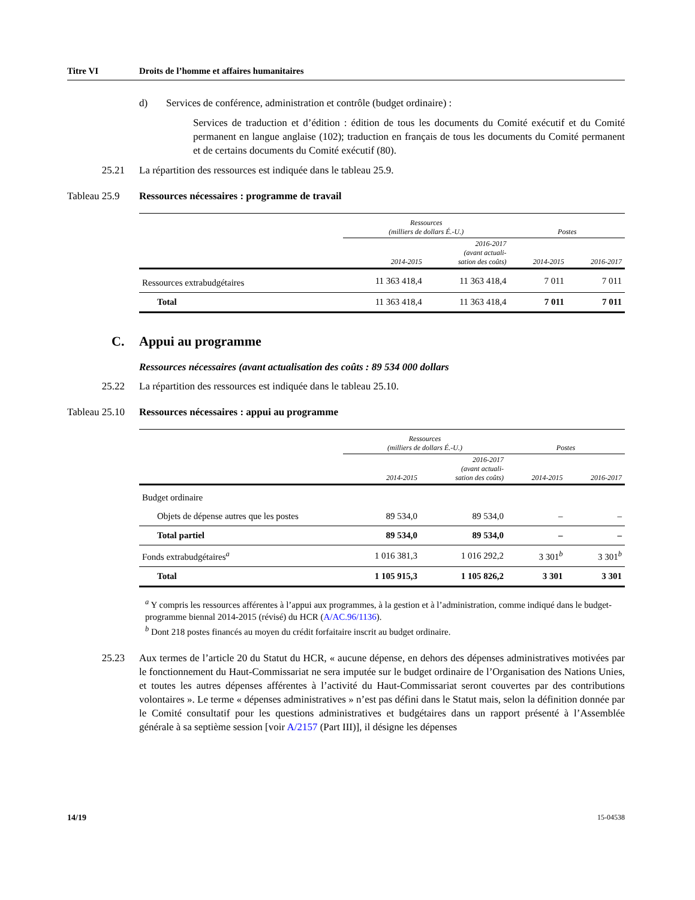Titre VI Droits de l’homme et affaires humanitaires
d) Services de conférence, administration et contrôle (budget ordinaire) :
Services de traduction et d’édition : édition de tous les documents du Comité exécutif et du Comité permanent en langue anglaise (102); traduction en français de tous les documents du Comité permanent et de certains documents du Comité exécutif (80).
25.21 La répartition des ressources est indiquée dans le tableau 25.9.
Tableau 25.9 Ressources nécessaires : programme de travail
| | Ressources (milliers de dollars É.-U.) | | Postes | |
| --- | --- | --- | --- | --- |
| | 2014-2015 | 2016-2017 (avant actuali- sation des coûts) | 2014-2015 | 2016-2017 |
| Ressources extrabudgétaires | 11 363 418,4 | 11 363 418,4 | 7 011 | 7 011 |
| Total | 11 363 418,4 | 11 363 418,4 | 7 011 | 7 011 |
C. Appui au programme
Ressources nécessaires (avant actualisation des coûts : 89 534 000 dollars
25.22 La répartition des ressources est indiquée dans le tableau 25.10.
Tableau 25.10 Ressources nécessaires : appui au programme
| | Ressources (milliers de dollars É.-U.) | | Postes | |
| --- | --- | --- | --- | --- |
| | 2014-2015 | 2016-2017 (avant actuali- sation des coûts) | 2014-2015 | 2016-2017 |
| Budget ordinaire | | | | |
| Objets de dépense autres que les postes | 89 534,0 | 89 534,0 | – | – |
| Total partiel | 89 534,0 | 89 534,0 | – | – |
| Fonds extrabudgétaires<sup>a</sup> | 1 016 381,3 | 1 016 292,2 | 3 301<sup>b</sup> | 3 301<sup>b</sup> |
| Total | 1 105 915,3 | 1 105 826,2 | 3 301 | 3 301 |
<sup>a</sup> Y compris les ressources afférentes à l’appui aux programmes, à la gestion et à l’administration, comme indiqué dans le budget-programme biennal 2014-2015 (révisé) du HCR (A/AC.96/1136).
<sup>b</sup> Dont 218 postes financés au moyen du crédit forfaitaire inscrit au budget ordinaire.
25.23 Aux termes de l’article 20 du Statut du HCR, « aucune dépense, en dehors des dépenses administratives motivées par le fonctionnement du Haut-Commissariat ne sera imputée sur le budget ordinaire de l’Organisation des Nations Unies, et toutes les autres dépenses afférentes à l’activité du Haut-Commissariat seront couvertes par des contributions volontaires ». Le terme « dépenses administratives » n’est pas défini dans le Statut mais, selon la définition donnée par le Comité consultatif pour les questions administratives et budgétaires dans un rapport présenté à l’Assemblée générale à sa septième session [voir A/2157 (Part III)], il désigne les dépenses
14/19 15-04538